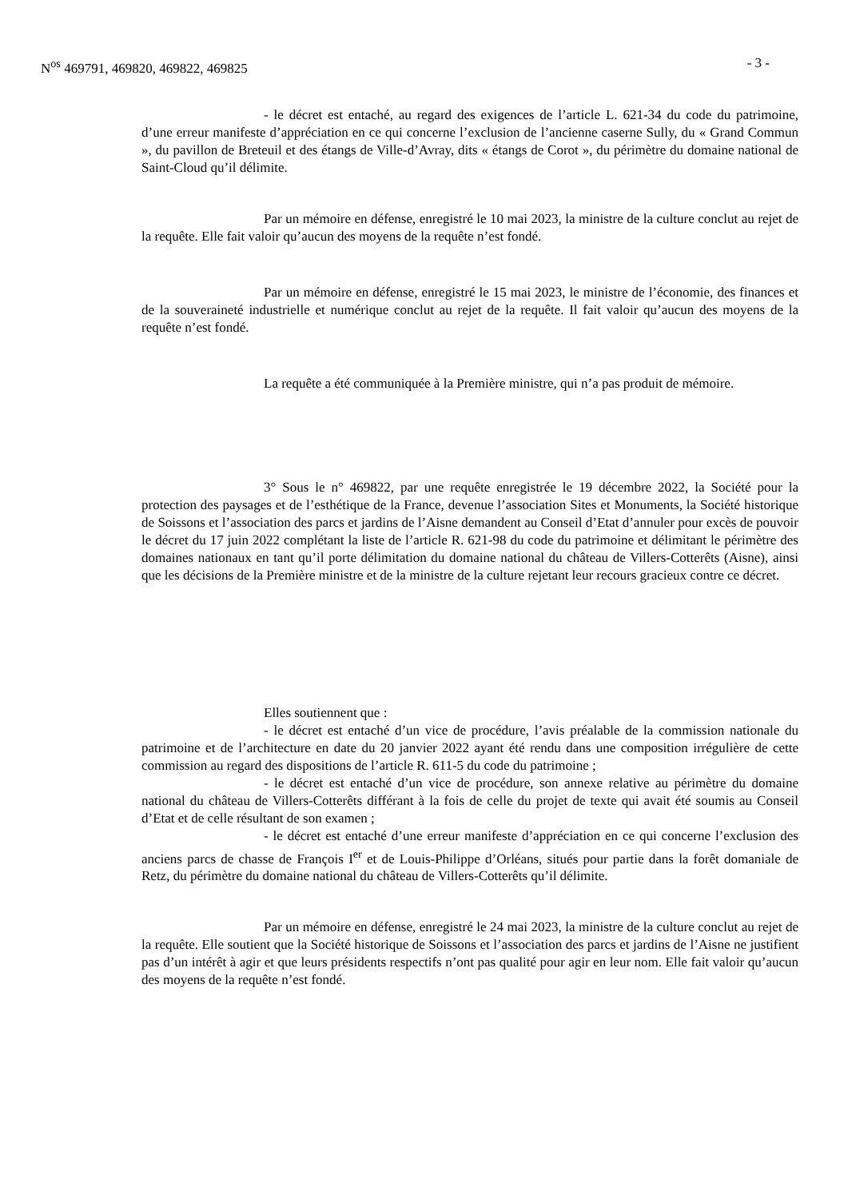N<sup>os</sup> 469791, 469820, 469822, 469825 - 3 -
- le décret est entaché, au regard des exigences de l’article L. 621-34 du code du patrimoine, d’une erreur manifeste d’appréciation en ce qui concerne l’exclusion de l’ancienne caserne Sully, du « Grand Commun », du pavillon de Breteuil et des étangs de Ville-d’Avray, dits « étangs de Corot », du périmètre du domaine national de Saint-Cloud qu’il délimite.
Par un mémoire en défense, enregistré le 10 mai 2023, la ministre de la culture conclut au rejet de la requête. Elle fait valoir qu’aucun des moyens de la requête n’est fondé.
Par un mémoire en défense, enregistré le 15 mai 2023, le ministre de l’économie, des finances et de la souveraineté industrielle et numérique conclut au rejet de la requête. Il fait valoir qu’aucun des moyens de la requête n’est fondé.
La requête a été communiquée à la Première ministre, qui n’a pas produit de mémoire.
3° Sous le n° 469822, par une requête enregistrée le 19 décembre 2022, la Société pour la protection des paysages et de l’esthétique de la France, devenue l’association Sites et Monuments, la Société historique de Soissons et l’association des parcs et jardins de l’Aisne demandent au Conseil d’Etat d’annuler pour excès de pouvoir le décret du 17 juin 2022 complétant la liste de l’article R. 621-98 du code du patrimoine et délimitant le périmètre des domaines nationaux en tant qu’il porte délimitation du domaine national du château de Villers-Cotterêts (Aisne), ainsi que les décisions de la Première ministre et de la ministre de la culture rejetant leur recours gracieux contre ce décret.
Elles soutiennent que :
- le décret est entaché d’un vice de procédure, l’avis préalable de la commission nationale du patrimoine et de l’architecture en date du 20 janvier 2022 ayant été rendu dans une composition irrégulière de cette commission au regard des dispositions de l’article R. 611-5 du code du patrimoine ;
- le décret est entaché d’un vice de procédure, son annexe relative au périmètre du domaine national du château de Villers-Cotterêts différant à la fois de celle du projet de texte qui avait été soumis au Conseil d’Etat et de celle résultant de son examen ;
- le décret est entaché d’une erreur manifeste d’appréciation en ce qui concerne l’exclusion des anciens parcs de chasse de François I<sup>er</sup> et de Louis-Philippe d’Orléans, situés pour partie dans la forêt domaniale de Retz, du périmètre du domaine national du château de Villers-Cotterêts qu’il délimite.
Par un mémoire en défense, enregistré le 24 mai 2023, la ministre de la culture conclut au rejet de la requête. Elle soutient que la Société historique de Soissons et l’association des parcs et jardins de l’Aisne ne justifient pas d’un intérêt à agir et que leurs présidents respectifs n’ont pas qualité pour agir en leur nom. Elle fait valoir qu’aucun des moyens de la requête n’est fondé.